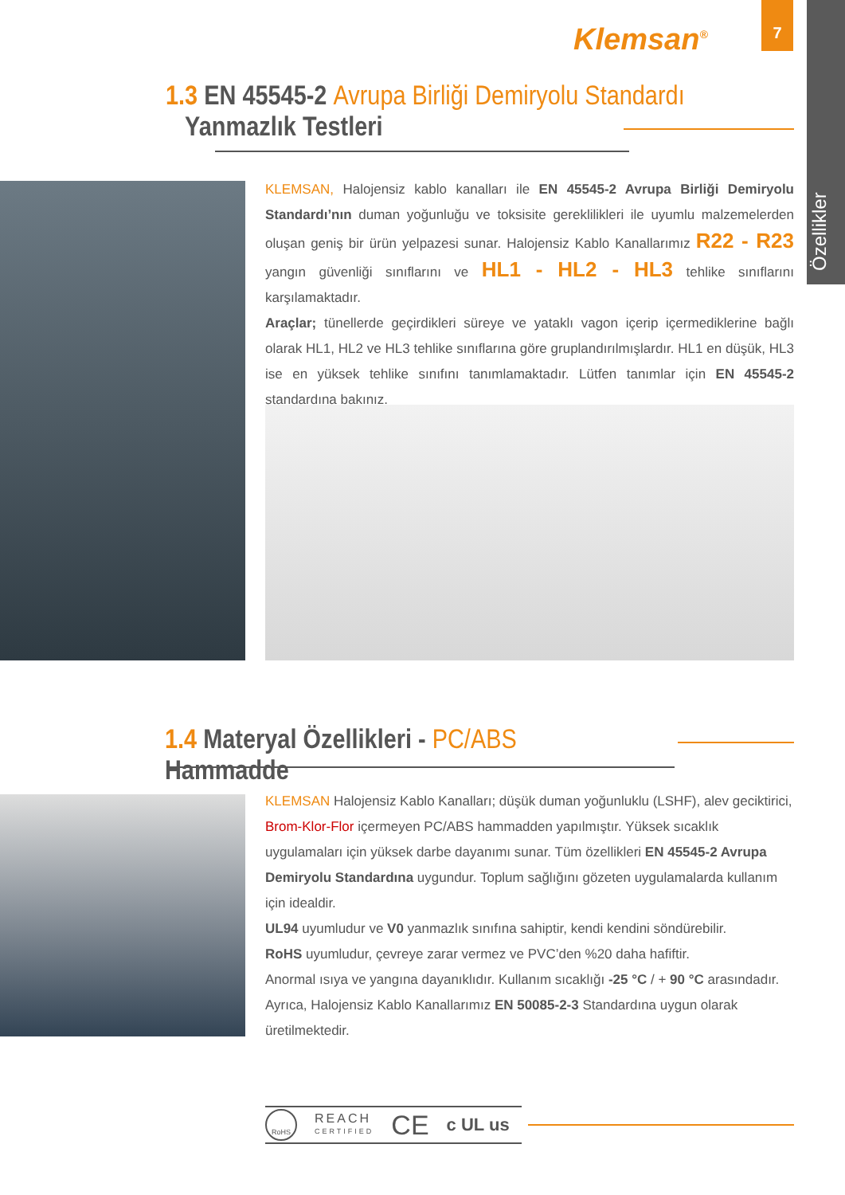Klemsan<sup>®</sup>
7
Özellikler
1.3 EN 45545-2 Avrupa Birliği Demiryolu Standardı
Yanmazlık Testleri
KLEMSAN, Halojensiz kablo kanalları ile EN 45545-2 Avrupa Birliği Demiryolu Standardı’nın duman yoğunluğu ve toksisite gereklilikleri ile uyumlu malzemelerden oluşan geniş bir ürün yelpazesi sunar. Halojensiz Kablo Kanallarımız R22 - R23 yangın güvenliği sınıflarını ve HL1 - HL2 - HL3 tehlike sınıflarını karşılamaktadır.
Araçlar; tünellerde geçirdikleri süreye ve yataklı vagon içerip içermediklerine bağlı olarak HL1, HL2 ve HL3 tehlike sınıflarına göre gruplandırılmışlardır. HL1 en düşük, HL3 ise en yüksek tehlike sınıfını tanımlamaktadır. Lütfen tanımlar için EN 45545-2 standardına bakınız.
1.4 Materyal Özellikleri - PC/ABS Hammadde
KLEMSAN Halojensiz Kablo Kanalları; düşük duman yoğunluklu (LSHF), alev geciktirici, Brom-Klor-Flor içermeyen PC/ABS hammadden yapılmıştır. Yüksek sıcaklık uygulamaları için yüksek darbe dayanımı sunar. Tüm özellikleri EN 45545-2 Avrupa Demiryolu Standardına uygundur. Toplum sağlığını gözeten uygulamalarda kullanım için idealdir.
UL94 uyumludur ve V0 yanmazlık sınıfına sahiptir, kendi kendini söndürebilir.
RoHS uyumludur, çevreye zarar vermez ve PVC’den %20 daha hafiftir.
Anormal ısıya ve yangına dayanıklıdır. Kullanım sıcaklığı -25 °C / + 90 °C arasındadır.
Ayrıca, Halojensiz Kablo Kanallarımız EN 50085-2-3 Standardına uygun olarak üretilmektedir.
RoHS REACH
CERTIFIED CE c UL us